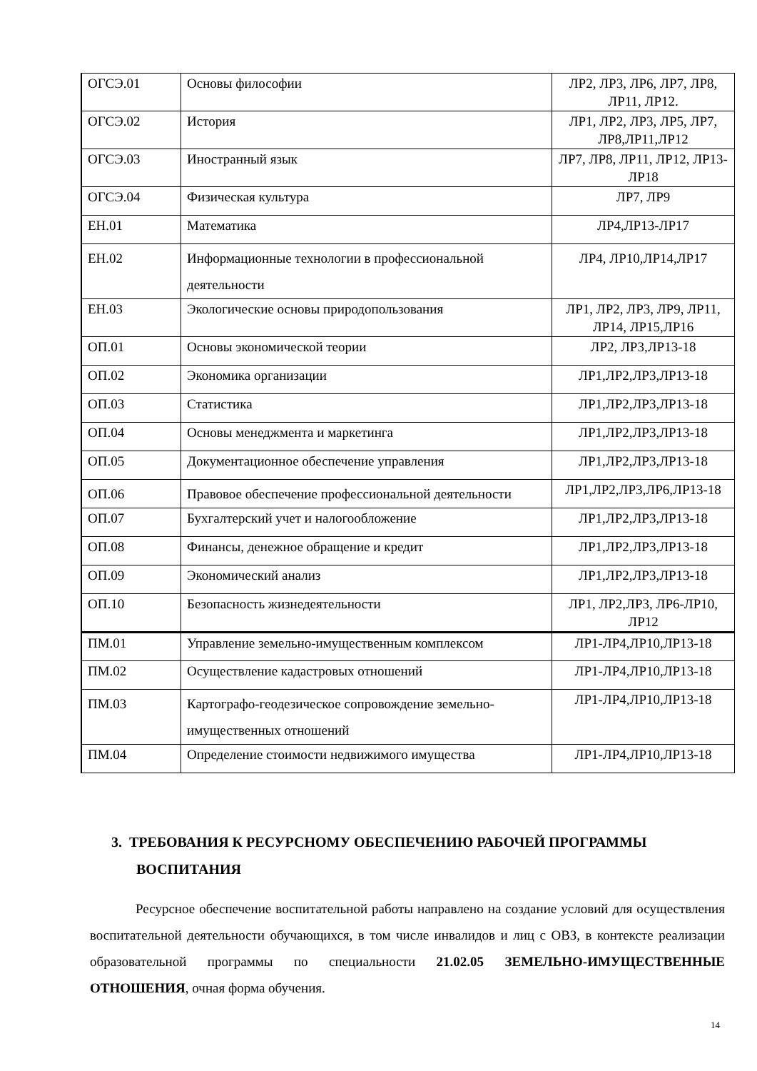| ОГСЭ.01 | Основы философии | ЛР2, ЛР3, ЛР6, ЛР7, ЛР8, ЛР11, ЛР12. |
| ОГСЭ.02 | История | ЛР1, ЛР2, ЛР3, ЛР5, ЛР7, ЛР8,ЛР11,ЛР12 |
| ОГСЭ.03 | Иностранный язык | ЛР7, ЛР8, ЛР11, ЛР12, ЛР13-ЛР18 |
| ОГСЭ.04 | Физическая культура | ЛР7, ЛР9 |
| ЕН.01 | Математика | ЛР4,ЛР13-ЛР17 |
| ЕН.02 | Информационные технологии в профессиональной деятельности | ЛР4, ЛР10,ЛР14,ЛР17 |
| ЕН.03 | Экологические основы природопользования | ЛР1, ЛР2, ЛР3, ЛР9, ЛР11, ЛР14, ЛР15,ЛР16 |
| ОП.01 | Основы экономической теории | ЛР2, ЛР3,ЛР13-18 |
| ОП.02 | Экономика организации | ЛР1,ЛР2,ЛР3,ЛР13-18 |
| ОП.03 | Статистика | ЛР1,ЛР2,ЛР3,ЛР13-18 |
| ОП.04 | Основы менеджмента и маркетинга | ЛР1,ЛР2,ЛР3,ЛР13-18 |
| ОП.05 | Документационное обеспечение управления | ЛР1,ЛР2,ЛР3,ЛР13-18 |
| ОП.06 | Правовое обеспечение профессиональной деятельности | ЛР1,ЛР2,ЛР3,ЛР6,ЛР13-18 |
| ОП.07 | Бухгалтерский учет и налогообложение | ЛР1,ЛР2,ЛР3,ЛР13-18 |
| ОП.08 | Финансы, денежное обращение и кредит | ЛР1,ЛР2,ЛР3,ЛР13-18 |
| ОП.09 | Экономический анализ | ЛР1,ЛР2,ЛР3,ЛР13-18 |
| ОП.10 | Безопасность жизнедеятельности | ЛР1, ЛР2,ЛР3, ЛР6-ЛР10, ЛР12 |
| ПМ.01 | Управление земельно-имущественным комплексом | ЛР1-ЛР4,ЛР10,ЛР13-18 |
| ПМ.02 | Осуществление кадастровых отношений | ЛР1-ЛР4,ЛР10,ЛР13-18 |
| ПМ.03 | Картографо-геодезическое сопровождение земельно-имущественных отношений | ЛР1-ЛР4,ЛР10,ЛР13-18 |
| ПМ.04 | Определение стоимости недвижимого имущества | ЛР1-ЛР4,ЛР10,ЛР13-18 |
3. ТРЕБОВАНИЯ К РЕСУРСНОМУ ОБЕСПЕЧЕНИЮ РАБОЧЕЙ ПРОГРАММЫ
ВОСПИТАНИЯ
Ресурсное обеспечение воспитательной работы направлено на создание условий для осуществления воспитательной деятельности обучающихся, в том числе инвалидов и лиц с ОВЗ, в контексте реализации образовательной программы по специальности 21.02.05 ЗЕМЕЛЬНО-ИМУЩЕСТВЕННЫЕ ОТНОШЕНИЯ, очная форма обучения.
14